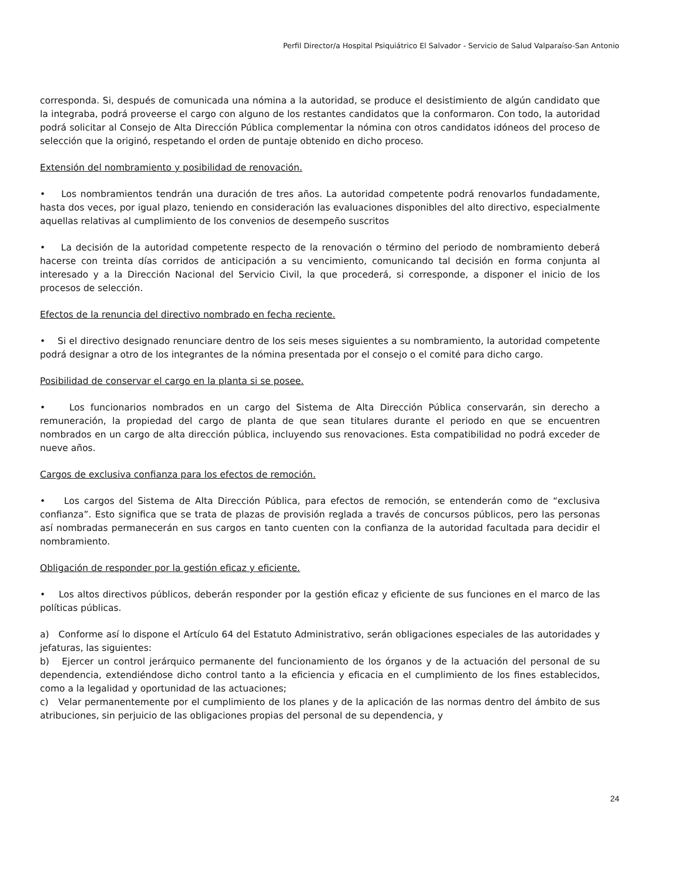Perfil Director/a Hospital Psiquiátrico El Salvador - Servicio de Salud Valparaíso-San Antonio
corresponda. Si, después de comunicada una nómina a la autoridad, se produce el desistimiento de algún candidato que la integraba, podrá proveerse el cargo con alguno de los restantes candidatos que la conformaron. Con todo, la autoridad podrá solicitar al Consejo de Alta Dirección Pública complementar la nómina con otros candidatos idóneos del proceso de selección que la originó, respetando el orden de puntaje obtenido en dicho proceso.
Extensión del nombramiento y posibilidad de renovación.
• Los nombramientos tendrán una duración de tres años. La autoridad competente podrá renovarlos fundadamente, hasta dos veces, por igual plazo, teniendo en consideración las evaluaciones disponibles del alto directivo, especialmente aquellas relativas al cumplimiento de los convenios de desempeño suscritos
• La decisión de la autoridad competente respecto de la renovación o término del periodo de nombramiento deberá hacerse con treinta días corridos de anticipación a su vencimiento, comunicando tal decisión en forma conjunta al interesado y a la Dirección Nacional del Servicio Civil, la que procederá, si corresponde, a disponer el inicio de los procesos de selección.
Efectos de la renuncia del directivo nombrado en fecha reciente.
• Si el directivo designado renunciare dentro de los seis meses siguientes a su nombramiento, la autoridad competente podrá designar a otro de los integrantes de la nómina presentada por el consejo o el comité para dicho cargo.
Posibilidad de conservar el cargo en la planta si se posee.
• Los funcionarios nombrados en un cargo del Sistema de Alta Dirección Pública conservarán, sin derecho a remuneración, la propiedad del cargo de planta de que sean titulares durante el periodo en que se encuentren nombrados en un cargo de alta dirección pública, incluyendo sus renovaciones. Esta compatibilidad no podrá exceder de nueve años.
Cargos de exclusiva confianza para los efectos de remoción.
• Los cargos del Sistema de Alta Dirección Pública, para efectos de remoción, se entenderán como de “exclusiva confianza”. Esto significa que se trata de plazas de provisión reglada a través de concursos públicos, pero las personas así nombradas permanecerán en sus cargos en tanto cuenten con la confianza de la autoridad facultada para decidir el nombramiento.
Obligación de responder por la gestión eficaz y eficiente.
• Los altos directivos públicos, deberán responder por la gestión eficaz y eficiente de sus funciones en el marco de las políticas públicas.
a) Conforme así lo dispone el Artículo 64 del Estatuto Administrativo, serán obligaciones especiales de las autoridades y jefaturas, las siguientes:
b) Ejercer un control jerárquico permanente del funcionamiento de los órganos y de la actuación del personal de su dependencia, extendiéndose dicho control tanto a la eficiencia y eficacia en el cumplimiento de los fines establecidos, como a la legalidad y oportunidad de las actuaciones;
c) Velar permanentemente por el cumplimiento de los planes y de la aplicación de las normas dentro del ámbito de sus atribuciones, sin perjuicio de las obligaciones propias del personal de su dependencia, y
24